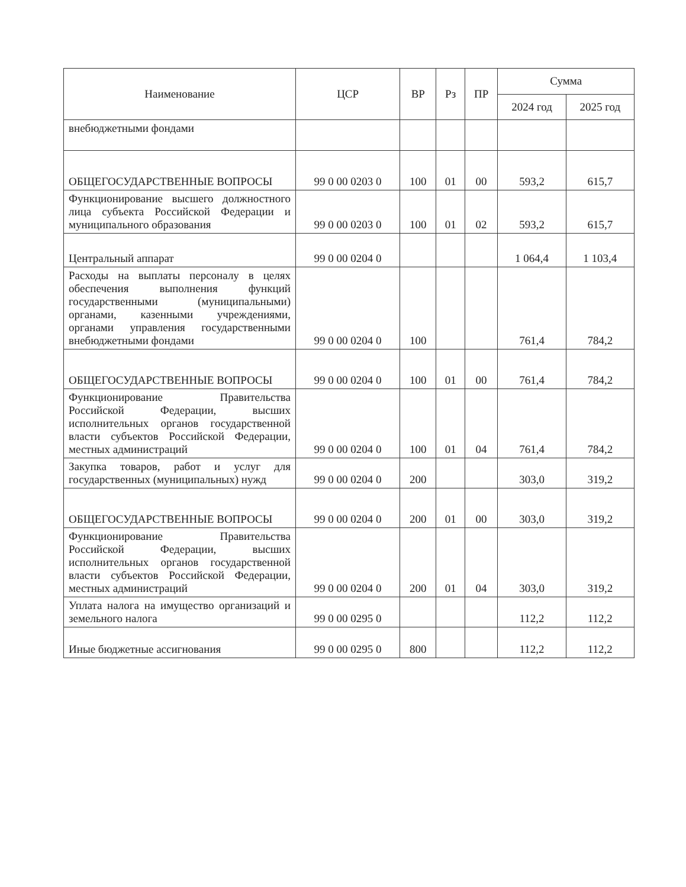| Наименование | ЦСР | ВР | Рз | ПР | Сумма | |
| --- | --- | --- | --- | --- | --- | --- |
| | | | | | 2024 год | 2025 год |
| внебюджетными фондами | | | | | | |
| ОБЩЕГОСУДАРСТВЕННЫЕ ВОПРОСЫ | 99 0 00 0203 0 | 100 | 01 | 00 | 593,2 | 615,7 |
| Функционирование высшего должностного лица субъекта Российской Федерации и муниципального образования | 99 0 00 0203 0 | 100 | 01 | 02 | 593,2 | 615,7 |
| Центральный аппарат | 99 0 00 0204 0 | | | | 1 064,4 | 1 103,4 |
| Расходы на выплаты персоналу в целях обеспечения выполнения функций государственными (муниципальными) органами, казенными учреждениями, органами управления государственными внебюджетными фондами | 99 0 00 0204 0 | 100 | | | 761,4 | 784,2 |
| ОБЩЕГОСУДАРСТВЕННЫЕ ВОПРОСЫ | 99 0 00 0204 0 | 100 | 01 | 00 | 761,4 | 784,2 |
| Функционирование Правительства Российской Федерации, высших исполнительных органов государственной власти субъектов Российской Федерации, местных администраций | 99 0 00 0204 0 | 100 | 01 | 04 | 761,4 | 784,2 |
| Закупка товаров, работ и услуг для государственных (муниципальных) нужд | 99 0 00 0204 0 | 200 | | | 303,0 | 319,2 |
| ОБЩЕГОСУДАРСТВЕННЫЕ ВОПРОСЫ | 99 0 00 0204 0 | 200 | 01 | 00 | 303,0 | 319,2 |
| Функционирование Правительства Российской Федерации, высших исполнительных органов государственной власти субъектов Российской Федерации, местных администраций | 99 0 00 0204 0 | 200 | 01 | 04 | 303,0 | 319,2 |
| Уплата налога на имущество организаций и земельного налога | 99 0 00 0295 0 | | | | 112,2 | 112,2 |
| Иные бюджетные ассигнования | 99 0 00 0295 0 | 800 | | | 112,2 | 112,2 |